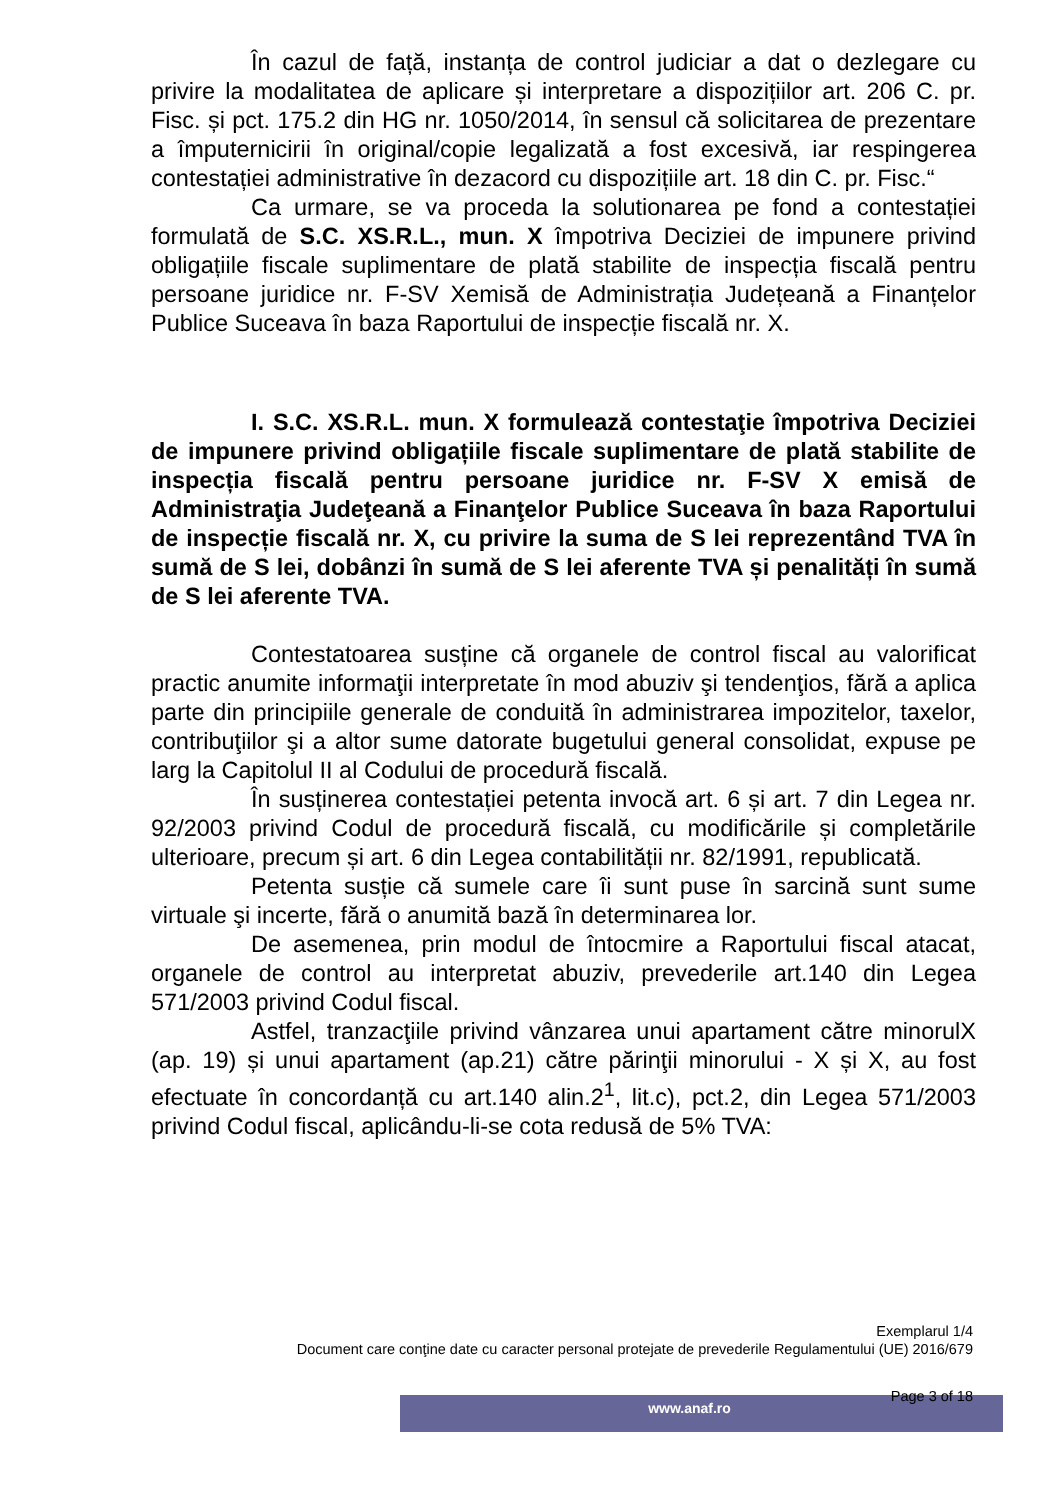În cazul de față, instanța de control judiciar a dat o dezlegare cu privire la modalitatea de aplicare și interpretare a dispozițiilor art. 206 C. pr. Fisc. și pct. 175.2 din HG nr. 1050/2014, în sensul că solicitarea de prezentare a împuternicirii în original/copie legalizată a fost excesivă, iar respingerea contestației administrative în dezacord cu dispozițiile art. 18 din C. pr. Fisc.“
Ca urmare, se va proceda la solutionarea pe fond a contestației formulată de S.C. XS.R.L., mun. X împotriva Deciziei de impunere privind obligațiile fiscale suplimentare de plată stabilite de inspecția fiscală pentru persoane juridice nr. F-SV Xemisă de Administrația Județeană a Finanțelor Publice Suceava în baza Raportului de inspecție fiscală nr. X.
I. S.C. XS.R.L. mun. X formulează contestaţie împotriva Deciziei de impunere privind obligațiile fiscale suplimentare de plată stabilite de inspecția fiscală pentru persoane juridice nr. F-SV X emisă de Administraţia Judeţeană a Finanţelor Publice Suceava în baza Raportului de inspecție fiscală nr. X, cu privire la suma de S lei reprezentând TVA în sumă de S lei, dobânzi în sumă de S lei aferente TVA și penalități în sumă de S lei aferente TVA.
Contestatoarea susține că organele de control fiscal au valorificat practic anumite informaţii interpretate în mod abuziv şi tendenţios, fără a aplica parte din principiile generale de conduită în administrarea impozitelor, taxelor, contribuţiilor şi a altor sume datorate bugetului general consolidat, expuse pe larg la Capitolul II al Codului de procedură fiscală.
În susținerea contestației petenta invocă art. 6 și art. 7 din Legea nr. 92/2003 privind Codul de procedură fiscală, cu modificările și completările ulterioare, precum și art. 6 din Legea contabilității nr. 82/1991, republicată.
Petenta susție că sumele care îi sunt puse în sarcină sunt sume virtuale şi incerte, fără o anumită bază în determinarea lor.
De asemenea, prin modul de întocmire a Raportului fiscal atacat, organele de control au interpretat abuziv, prevederile art.140 din Legea 571/2003 privind Codul fiscal.
Astfel, tranzacţiile privind vânzarea unui apartament către minorulX (ap. 19) și unui apartament (ap.21) către părinţii minorului - X și X, au fost efectuate în concordanță cu art.140 alin.2<sup>1</sup>, lit.c), pct.2, din Legea 571/2003 privind Codul fiscal, aplicându-li-se cota redusă de 5% TVA:
Exemplarul 1/4
Document care conţine date cu caracter personal protejate de prevederile Regulamentului (UE) 2016/679
Page 3 of 18 www.anaf.ro